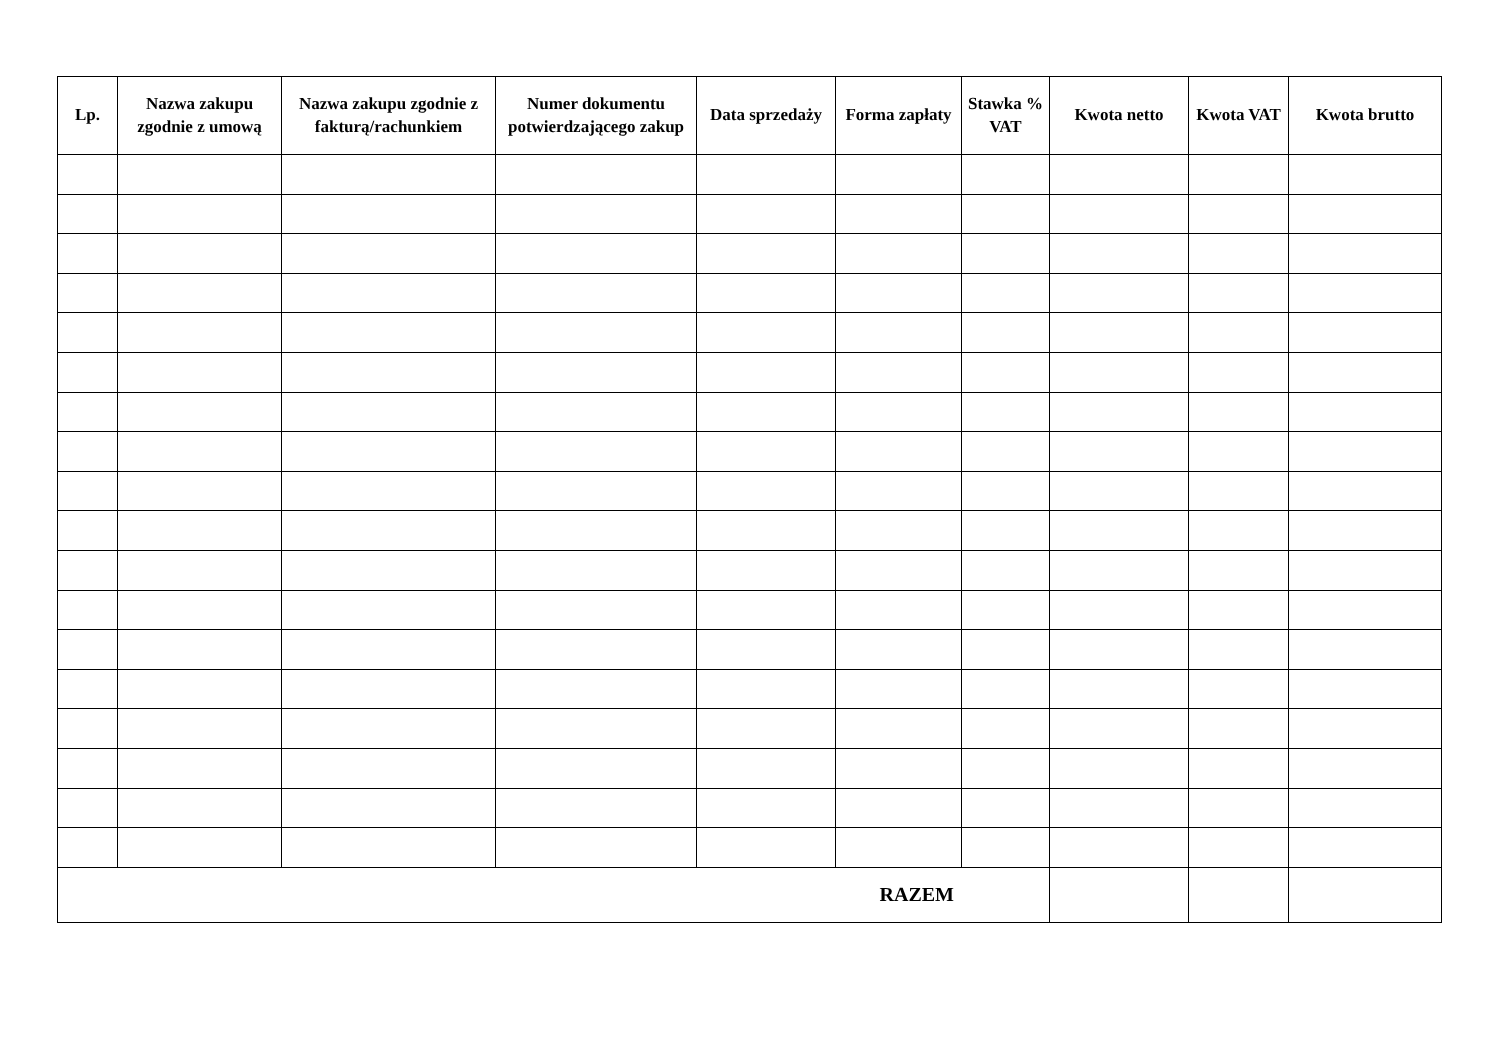| Lp. | Nazwa zakupu zgodnie z umową | Nazwa zakupu zgodnie z fakturą/rachunkiem | Numer dokumentu potwierdzającego zakup | Data sprzedaży | Forma zapłaty | Stawka % VAT | Kwota netto | Kwota VAT | Kwota brutto |
| --- | --- | --- | --- | --- | --- | --- | --- | --- | --- |
| RAZEM | | | | | | | | | |